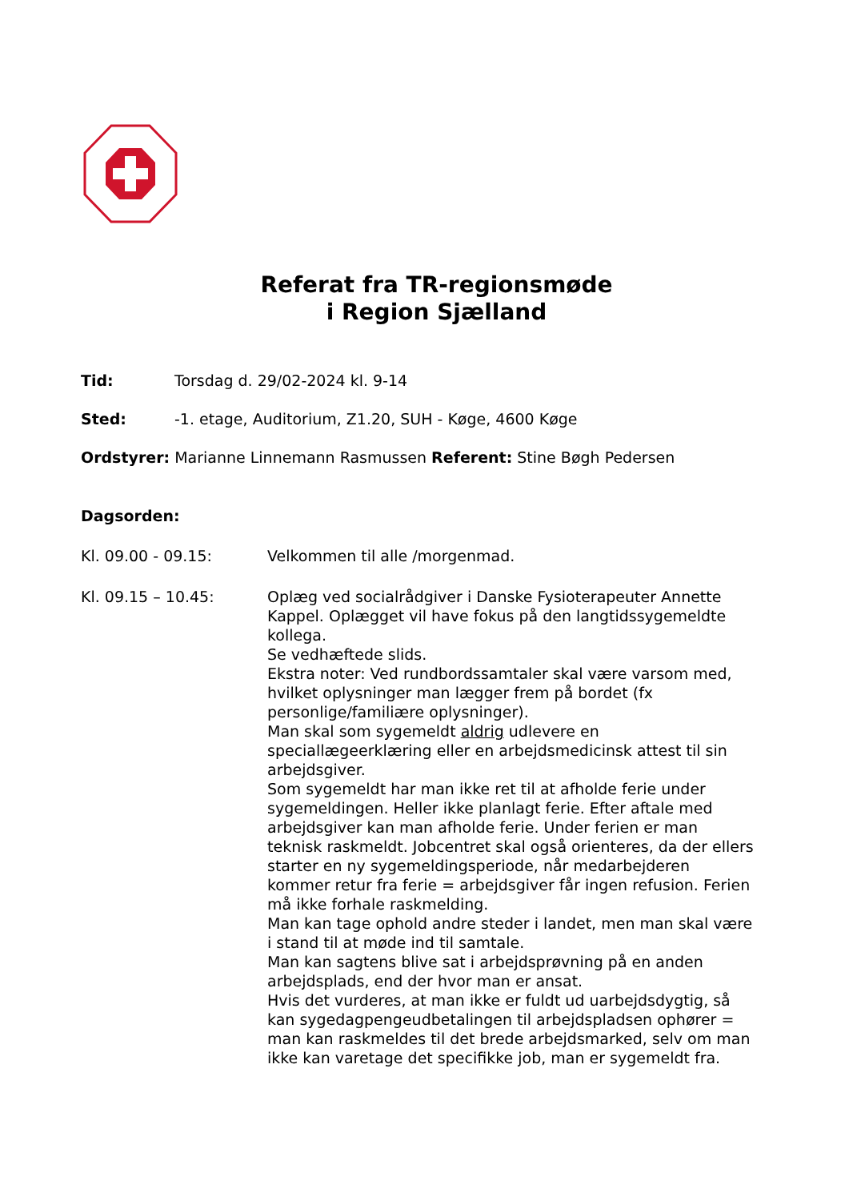Referat fra TR-regionsmøde
i Region Sjælland
Tid: Torsdag d. 29/02-2024 kl. 9-14
Sted: -1. etage, Auditorium, Z1.20, SUH - Køge, 4600 Køge
Ordstyrer: Marianne Linnemann Rasmussen Referent: Stine Bøgh Pedersen
Dagsorden:
Kl. 09.00 - 09.15: Velkommen til alle /morgenmad.
Kl. 09.15 – 10.45: Oplæg ved socialrådgiver i Danske Fysioterapeuter Annette Kappel. Oplægget vil have fokus på den langtidssygemeldte kollega.
Se vedhæftede slids.
Ekstra noter: Ved rundbordssamtaler skal være varsom med, hvilket oplysninger man lægger frem på bordet (fx personlige/familiære oplysninger).
Man skal som sygemeldt aldrig udlevere en speciallægeerklæring eller en arbejdsmedicinsk attest til sin arbejdsgiver.
Som sygemeldt har man ikke ret til at afholde ferie under sygemeldingen. Heller ikke planlagt ferie. Efter aftale med arbejdsgiver kan man afholde ferie. Under ferien er man teknisk raskmeldt. Jobcentret skal også orienteres, da der ellers starter en ny sygemeldingsperiode, når medarbejderen kommer retur fra ferie = arbejdsgiver får ingen refusion. Ferien må ikke forhale raskmelding.
Man kan tage ophold andre steder i landet, men man skal være i stand til at møde ind til samtale.
Man kan sagtens blive sat i arbejdsprøvning på en anden arbejdsplads, end der hvor man er ansat.
Hvis det vurderes, at man ikke er fuldt ud uarbejdsdygtig, så kan sygedagpengeudbetalingen til arbejdspladsen ophører = man kan raskmeldes til det brede arbejdsmarked, selv om man ikke kan varetage det specifikke job, man er sygemeldt fra.